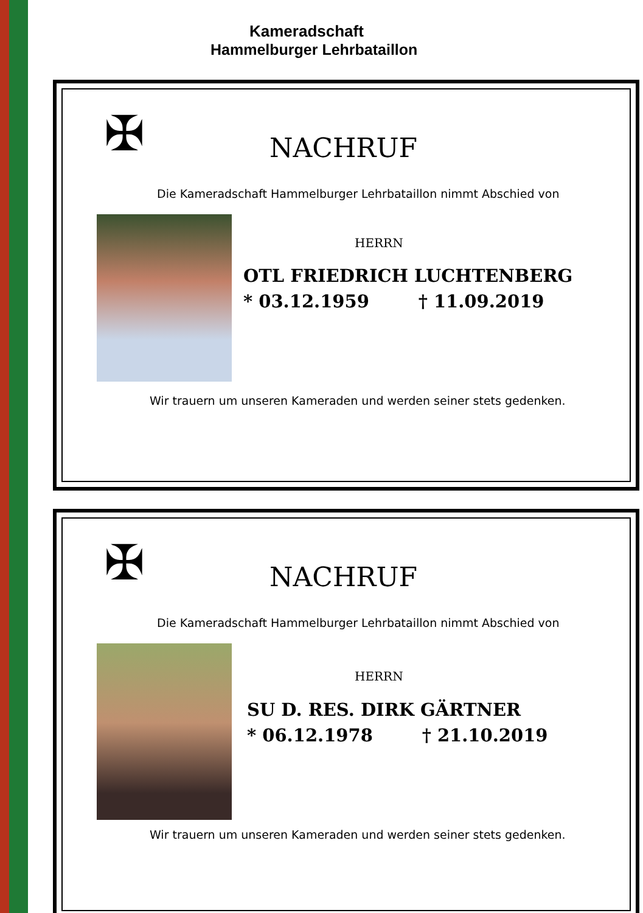Kameradschaft
Hammelburger Lehrbataillon
✠ NACHRUF
Die Kameradschaft Hammelburger Lehrbataillon nimmt Abschied von
HERRN
OTL FRIEDRICH LUCHTENBERG
* 03.12.1959 † 11.09.2019
Wir trauern um unseren Kameraden und werden seiner stets gedenken.
✠ NACHRUF
Die Kameradschaft Hammelburger Lehrbataillon nimmt Abschied von
HERRN
SU D. RES. DIRK GÄRTNER
* 06.12.1978 † 21.10.2019
Wir trauern um unseren Kameraden und werden seiner stets gedenken.